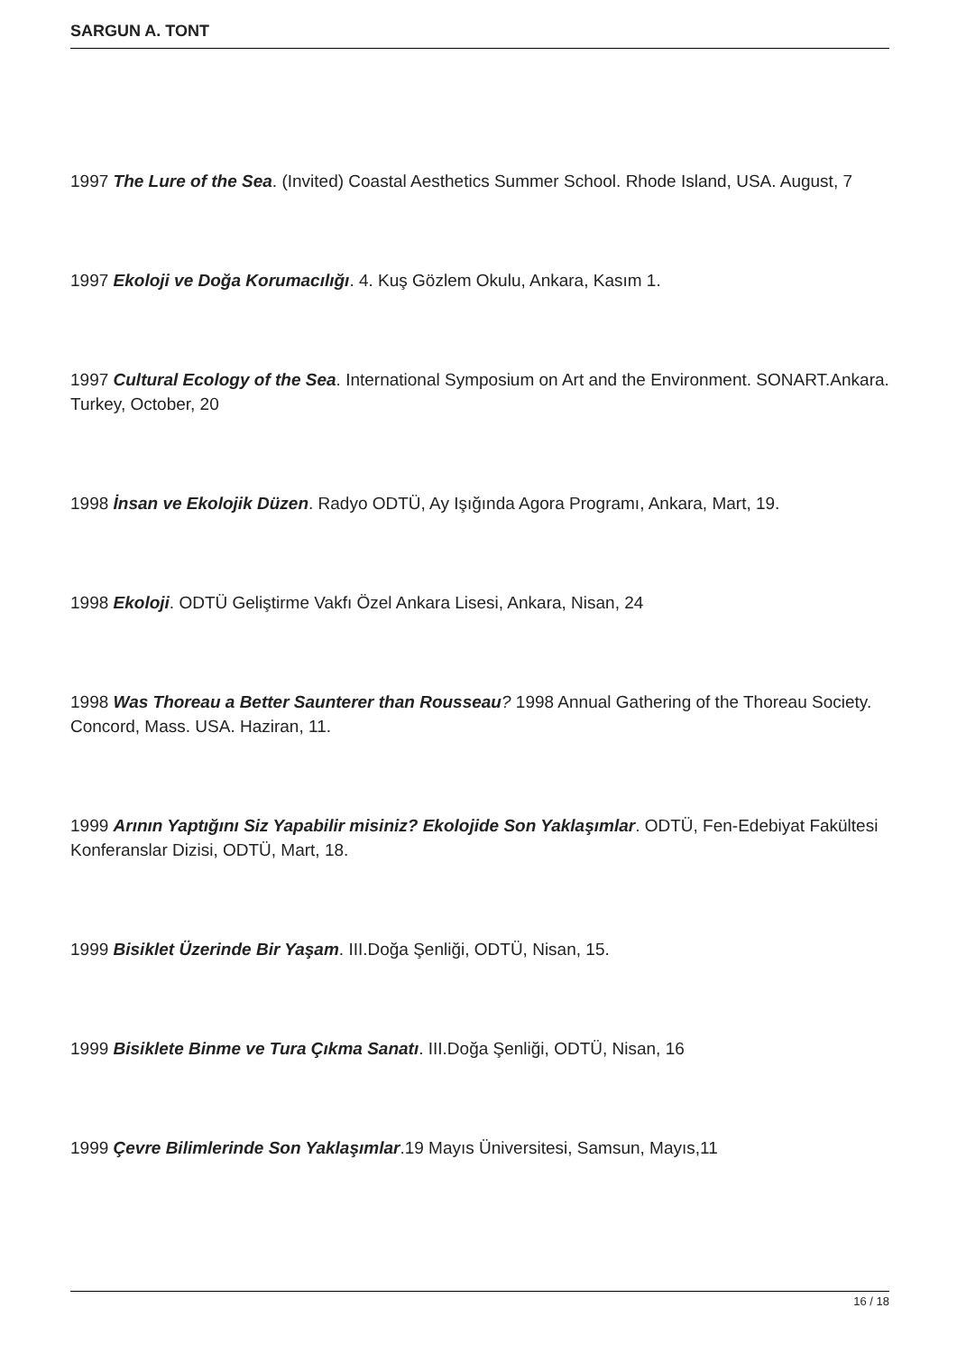SARGUN A. TONT
1997 The Lure of the Sea. (Invited) Coastal Aesthetics Summer School. Rhode Island, USA. August, 7
1997 Ekoloji ve Doğa Korumacılığı. 4. Kuş Gözlem Okulu, Ankara, Kasım 1.
1997 Cultural Ecology of the Sea. International Symposium on Art and the Environment. SONART.Ankara. Turkey, October, 20
1998 İnsan ve Ekolojik Düzen. Radyo ODTÜ, Ay Işığında Agora Programı, Ankara, Mart, 19.
1998 Ekoloji. ODTÜ Geliştirme Vakfı Özel Ankara Lisesi, Ankara, Nisan, 24
1998 Was Thoreau a Better Saunterer than Rousseau? 1998 Annual Gathering of the Thoreau Society. Concord, Mass. USA. Haziran, 11.
1999 Arının Yaptığını Siz Yapabilir misiniz? Ekolojide Son Yaklaşımlar. ODTÜ, Fen-Edebiyat Fakültesi Konferanslar Dizisi, ODTÜ, Mart, 18.
1999 Bisiklet Üzerinde Bir Yaşam. III.Doğa Şenliği, ODTÜ, Nisan, 15.
1999 Bisiklete Binme ve Tura Çıkma Sanatı. III.Doğa Şenliği, ODTÜ, Nisan, 16
1999 Çevre Bilimlerinde Son Yaklaşımlar.19 Mayıs Üniversitesi, Samsun, Mayıs,11
16 / 18